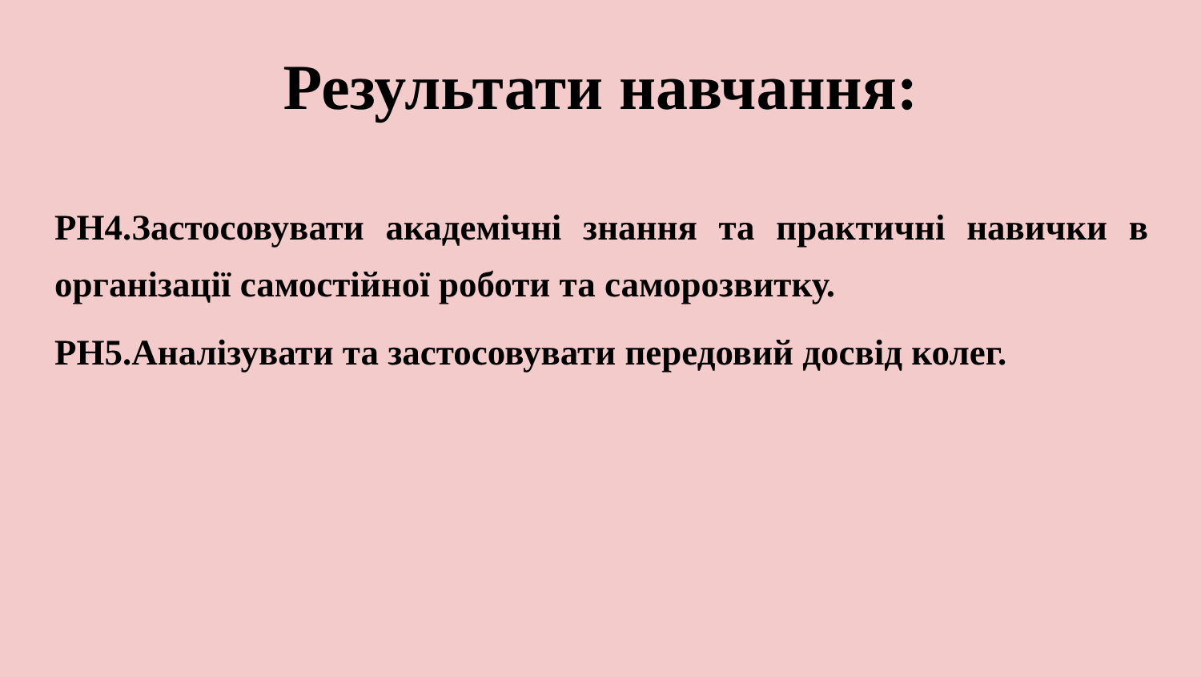Результати навчання:
РН4.Застосовувати академічні знання та практичні навички в організації самостійної роботи та саморозвитку.
РН5.Аналізувати та застосовувати передовий досвід колег.